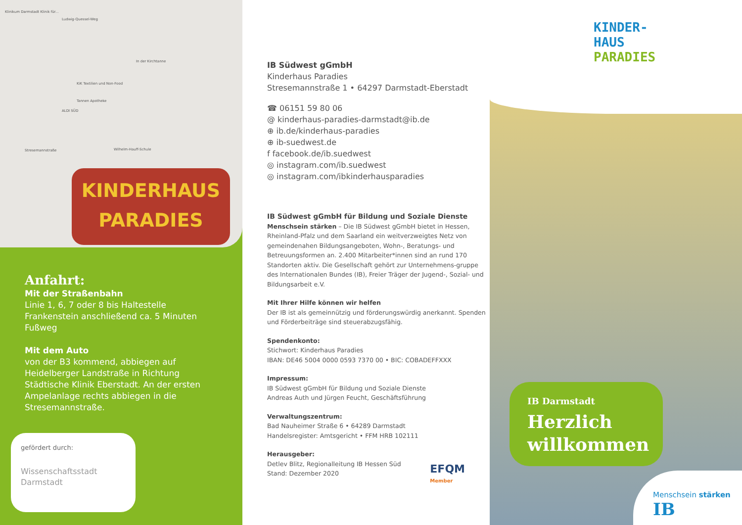Klinikum Darmstadt Klinik für...
Ludwig-Quessel-Weg
KiK Textilien und Non-Food
Tannen Apotheke
ALDI SÜD
Stresemannstraße Wilhelm-Hauff-Schule
In der Kirchtanne
KINDERHAUS
PARADIES
Anfahrt:
Mit der Straßenbahn
Linie 1, 6, 7 oder 8 bis Haltestelle Frankenstein anschließend ca. 5 Minuten Fußweg
Mit dem Auto
von der B3 kommend, abbiegen auf Heidelberger Landstraße in Richtung Städtische Klinik Eberstadt. An der ersten Ampelanlage rechts abbiegen in die Stresemannstraße.
gefördert durch:
Wissenschaftsstadt
Darmstadt
IB Südwest gGmbH
Kinderhaus Paradies
Stresemannstraße 1 • 64297 Darmstadt-Eberstadt
☎ 06151 59 80 06
@ kinderhaus-paradies-darmstadt@ib.de
⊕ ib.de/kinderhaus-paradies
⊕ ib-suedwest.de
f facebook.de/ib.suedwest
◎ instagram.com/ib.suedwest
◎ instagram.com/ibkinderhausparadies
IB Südwest gGmbH für Bildung und Soziale Dienste
Menschsein stärken – Die IB Südwest gGmbH bietet in Hessen, Rheinland-Pfalz und dem Saarland ein weitverzweigtes Netz von gemeindenahen Bildungsangeboten, Wohn-, Beratungs- und Betreuungsformen an. 2.400 Mitarbeiter*innen sind an rund 170 Standorten aktiv. Die Gesellschaft gehört zur Unternehmens-gruppe des Internationalen Bundes (IB), Freier Träger der Jugend-, Sozial- und Bildungsarbeit e.V.
Mit Ihrer Hilfe können wir helfen
Der IB ist als gemeinnützig und förderungswürdig anerkannt. Spenden und Förderbeiträge sind steuerabzugsfähig.
Spendenkonto:
Stichwort: Kinderhaus Paradies
IBAN: DE46 5004 0000 0593 7370 00 • BIC: COBADEFFXXX
Impressum:
IB Südwest gGmbH für Bildung und Soziale Dienste
Andreas Auth und Jürgen Feucht, Geschäftsführung
Verwaltungszentrum:
Bad Nauheimer Straße 6 • 64289 Darmstadt
Handelsregister: Amtsgericht • FFM HRB 102111
Herausgeber:
Detlev Blitz, Regionalleitung IB Hessen Süd
Stand: Dezember 2020
EFQM
Member
KINDER-
HAUS
PARADIES
IB Darmstadt
Herzlich willkommen
Menschsein stärken IB